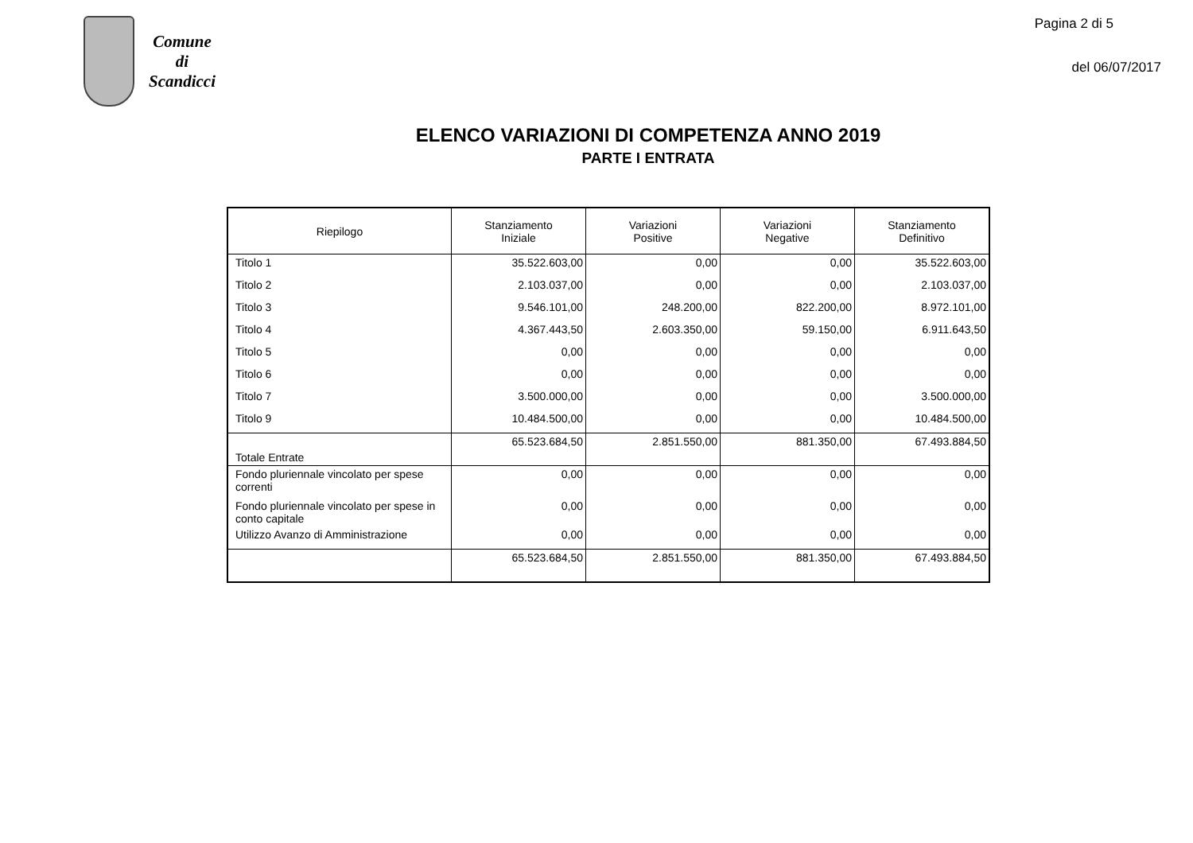Comune
di
Scandicci
Pagina 2 di 5
del 06/07/2017
ELENCO VARIAZIONI DI COMPETENZA ANNO 2019
PARTE I ENTRATA
| Riepilogo | Stanziamento Iniziale | Variazioni Positive | Variazioni Negative | Stanziamento Definitivo |
| --- | --- | --- | --- | --- |
| Titolo 1 | 35.522.603,00 | 0,00 | 0,00 | 35.522.603,00 |
| Titolo 2 | 2.103.037,00 | 0,00 | 0,00 | 2.103.037,00 |
| Titolo 3 | 9.546.101,00 | 248.200,00 | 822.200,00 | 8.972.101,00 |
| Titolo 4 | 4.367.443,50 | 2.603.350,00 | 59.150,00 | 6.911.643,50 |
| Titolo 5 | 0,00 | 0,00 | 0,00 | 0,00 |
| Titolo 6 | 0,00 | 0,00 | 0,00 | 0,00 |
| Titolo 7 | 3.500.000,00 | 0,00 | 0,00 | 3.500.000,00 |
| Titolo 9 | 10.484.500,00 | 0,00 | 0,00 | 10.484.500,00 |
| Totale Entrate | 65.523.684,50 | 2.851.550,00 | 881.350,00 | 67.493.884,50 |
| Fondo pluriennale vincolato per spese correnti | 0,00 | 0,00 | 0,00 | 0,00 |
| Fondo pluriennale vincolato per spese in conto capitale | 0,00 | 0,00 | 0,00 | 0,00 |
| Utilizzo Avanzo di Amministrazione | 0,00 | 0,00 | 0,00 | 0,00 |
| | 65.523.684,50 | 2.851.550,00 | 881.350,00 | 67.493.884,50 |